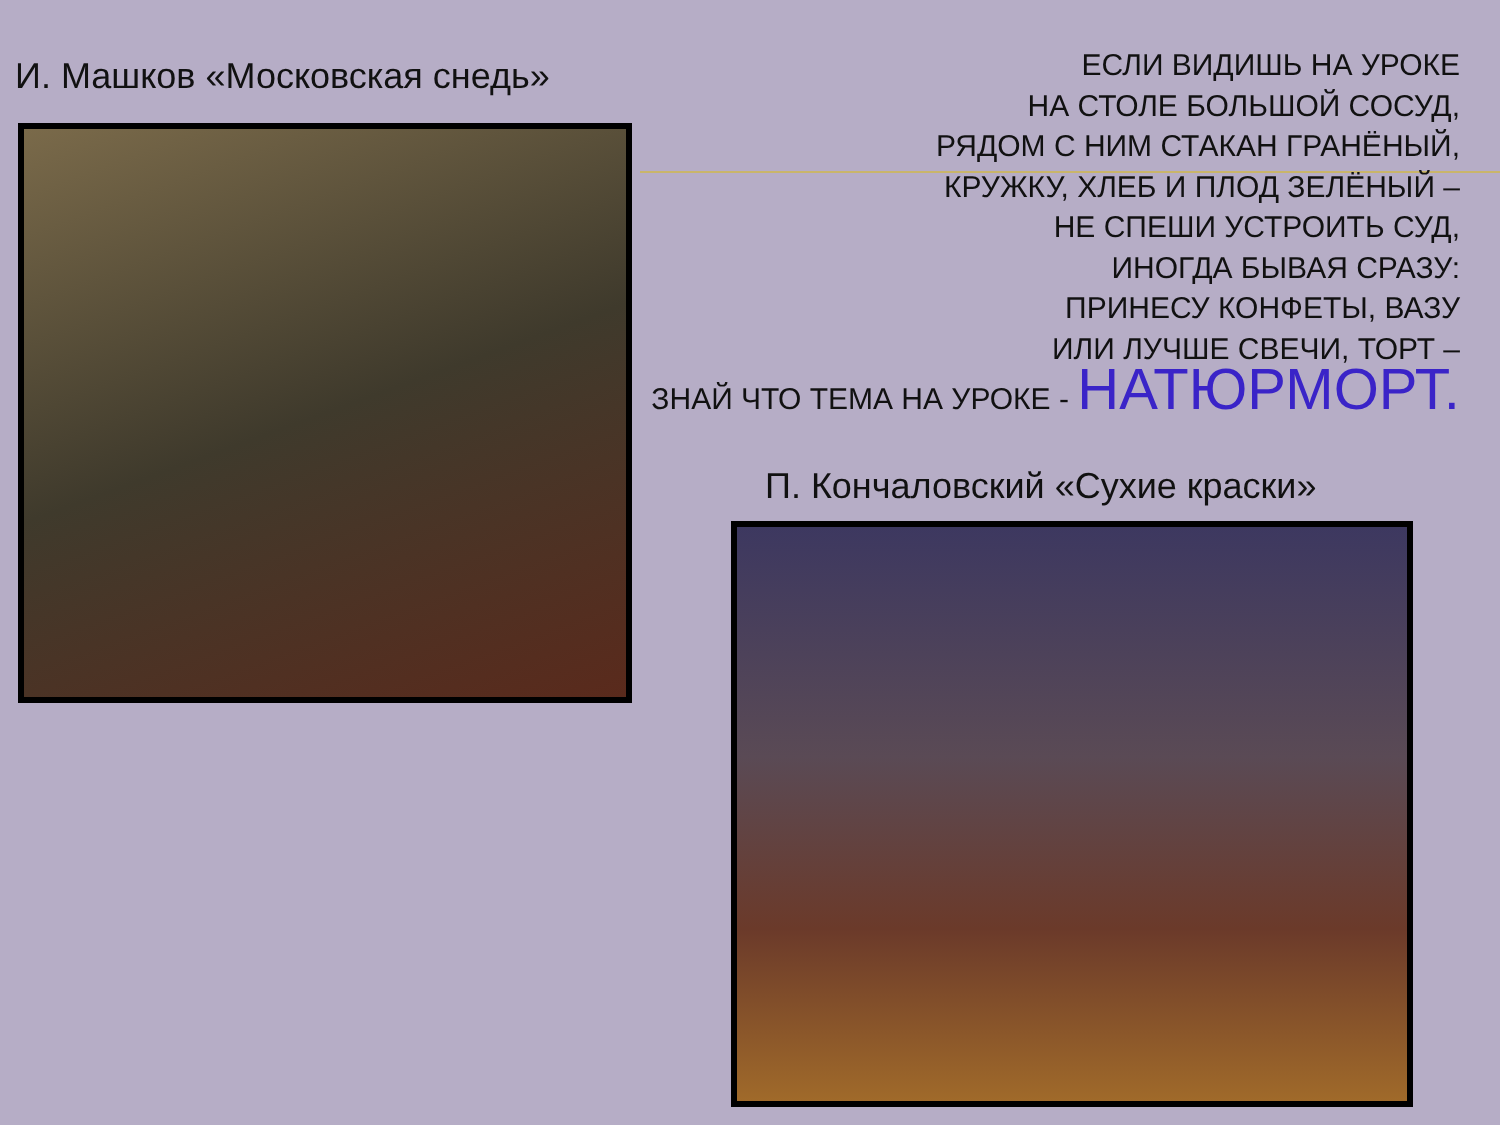И. Машков «Московская снедь»
ЕСЛИ ВИДИШЬ НА УРОКЕ
НА СТОЛЕ БОЛЬШОЙ СОСУД,
РЯДОМ С НИМ СТАКАН ГРАНЁНЫЙ,
КРУЖКУ, ХЛЕБ И ПЛОД ЗЕЛЁНЫЙ –
НЕ СПЕШИ УСТРОИТЬ СУД,
ИНОГДА БЫВАЯ СРАЗУ:
ПРИНЕСУ КОНФЕТЫ, ВАЗУ
ИЛИ ЛУЧШЕ СВЕЧИ, ТОРТ –
ЗНАЙ ЧТО ТЕМА НА УРОКЕ - НАТЮРМОРТ.
П. Кончаловский «Сухие краски»